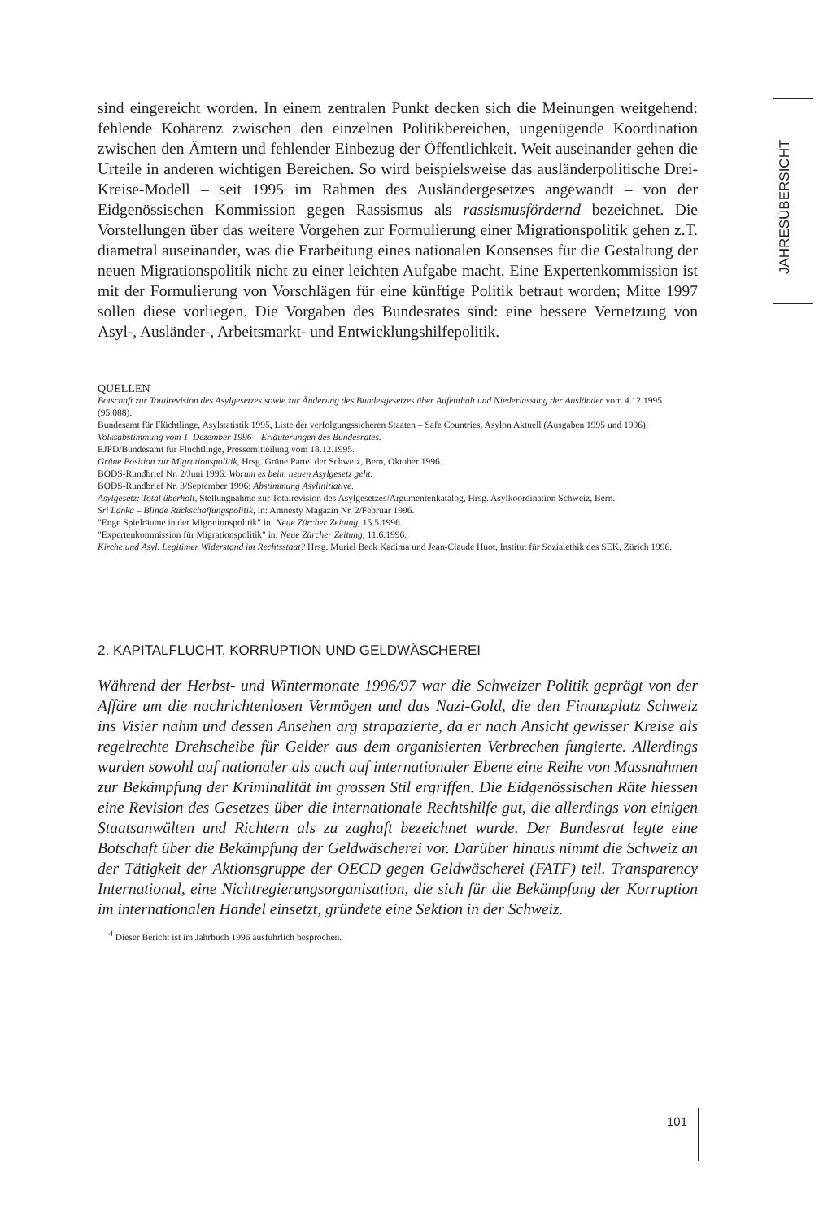JAHRESÜBERSICHT
sind eingereicht worden. In einem zentralen Punkt decken sich die Meinungen weitgehend: fehlende Kohärenz zwischen den einzelnen Politikbereichen, ungenügende Koordination zwischen den Ämtern und fehlender Einbezug der Öffentlichkeit. Weit auseinander gehen die Urteile in anderen wichtigen Bereichen. So wird beispielsweise das ausländerpolitische Drei-Kreise-Modell – seit 1995 im Rahmen des Ausländergesetzes angewandt – von der Eidgenössischen Kommission gegen Rassismus als rassismusfördernd bezeichnet. Die Vorstellungen über das weitere Vorgehen zur Formulierung einer Migrationspolitik gehen z.T. diametral auseinander, was die Erarbeitung eines nationalen Konsenses für die Gestaltung der neuen Migrationspolitik nicht zu einer leichten Aufgabe macht. Eine Expertenkommission ist mit der Formulierung von Vorschlägen für eine künftige Politik betraut worden; Mitte 1997 sollen diese vorliegen. Die Vorgaben des Bundesrates sind: eine bessere Vernetzung von Asyl-, Ausländer-, Arbeitsmarkt- und Entwicklungshilfepolitik.
QUELLEN
Botschaft zur Totalrevision des Asylgesetzes sowie zur Änderung des Bundesgesetzes über Aufenthalt und Niederlassung der Ausländer vom 4.12.1995 (95.088).
Bundesamt für Flüchtlinge, Asylstatistik 1995, Liste der verfolgungssicheren Staaten – Safe Countries, Asylon Aktuell (Ausgaben 1995 und 1996).
Volksabstimmung vom 1. Dezember 1996 – Erläuterungen des Bundesrates.
EJPD/Bundesamt für Flüchtlinge, Pressemitteilung vom 18.12.1995.
Grüne Position zur Migrationspolitik, Hrsg. Grüne Partei der Schweiz, Bern, Oktober 1996.
BODS-Rundbrief Nr. 2/Juni 1996: Worum es beim neuen Asylgesetz geht.
BODS-Rundbrief Nr. 3/September 1996: Abstimmung Asylinitiative.
Asylgesetz: Total überholt, Stellungnahme zur Totalrevision des Asylgesetzes/Argumentenkatalog, Hrsg. Asylkoordination Schweiz, Bern.
Sri Lanka – Blinde Rückschaffungspolitik, in: Amnesty Magazin Nr. 2/Februar 1996.
"Enge Spielräume in der Migrationspolitik" in: Neue Zürcher Zeitung, 15.5.1996.
"Expertenkommission für Migrationspolitik" in: Neue Zürcher Zeitung, 11.6.1996.
Kirche und Asyl. Legitimer Widerstand im Rechtsstaat? Hrsg. Muriel Beck Kadima und Jean-Claude Huot, Institut für Sozialethik des SEK, Zürich 1996.
2. KAPITALFLUCHT, KORRUPTION UND GELDWÄSCHEREI
Während der Herbst- und Wintermonate 1996/97 war die Schweizer Politik geprägt von der Affäre um die nachrichtenlosen Vermögen und das Nazi-Gold, die den Finanzplatz Schweiz ins Visier nahm und dessen Ansehen arg strapazierte, da er nach Ansicht gewisser Kreise als regelrechte Drehscheibe für Gelder aus dem organisierten Verbrechen fungierte. Allerdings wurden sowohl auf nationaler als auch auf internationaler Ebene eine Reihe von Massnahmen zur Bekämpfung der Kriminalität im grossen Stil ergriffen. Die Eidgenössischen Räte hiessen eine Revision des Gesetzes über die internationale Rechtshilfe gut, die allerdings von einigen Staatsanwälten und Richtern als zu zaghaft bezeichnet wurde. Der Bundesrat legte eine Botschaft über die Bekämpfung der Geldwäscherei vor. Darüber hinaus nimmt die Schweiz an der Tätigkeit der Aktionsgruppe der OECD gegen Geldwäscherei (FATF) teil. Transparency International, eine Nichtregierungsorganisation, die sich für die Bekämpfung der Korruption im internationalen Handel einsetzt, gründete eine Sektion in der Schweiz.
<sup>4</sup> Dieser Bericht ist im Jahrbuch 1996 ausführlich besprochen.
101